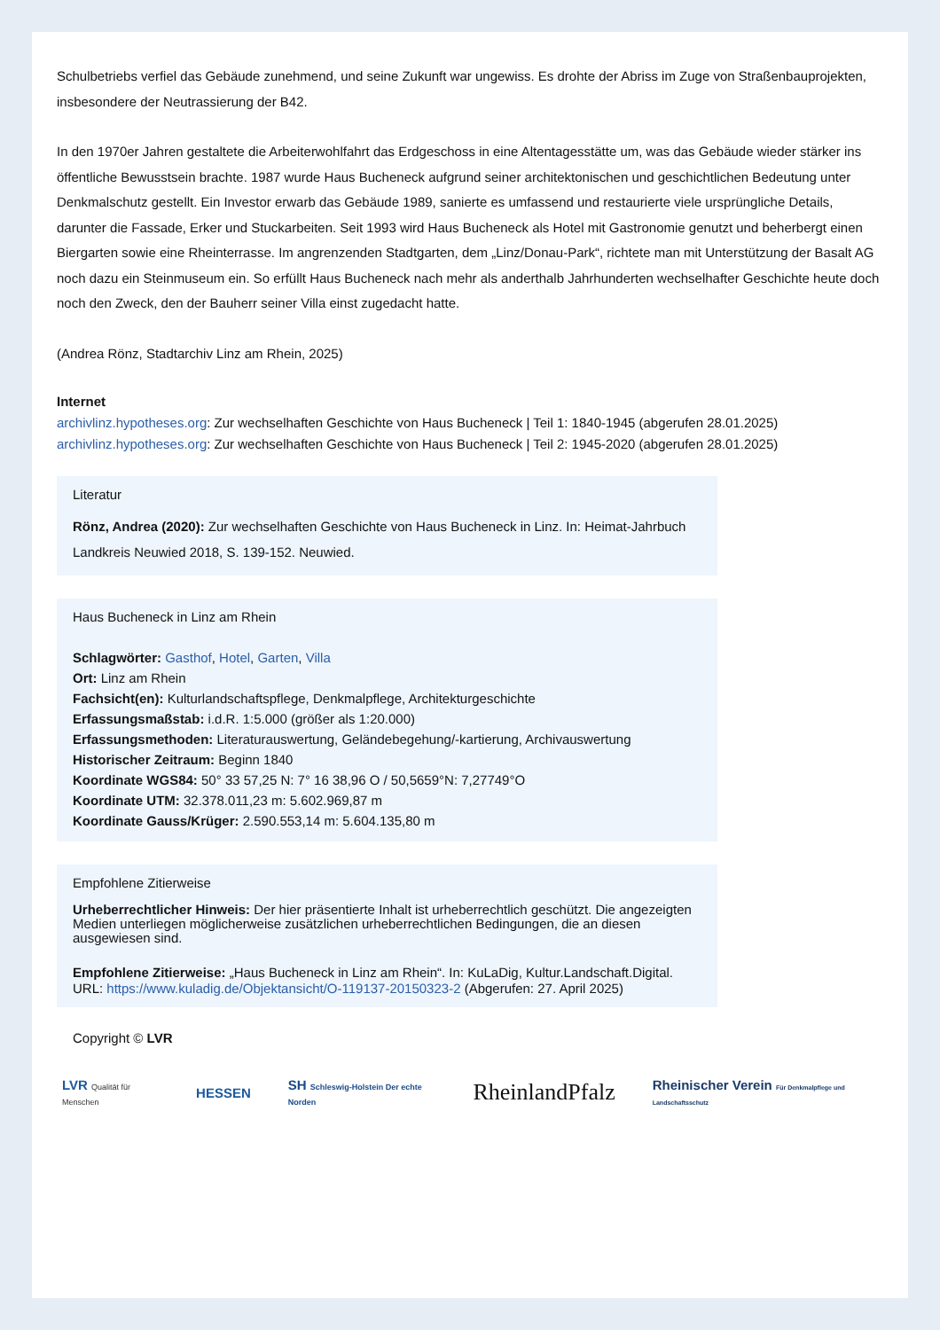Schulbetriebs verfiel das Gebäude zunehmend, und seine Zukunft war ungewiss. Es drohte der Abriss im Zuge von Straßenbauprojekten, insbesondere der Neutrassierung der B42.
In den 1970er Jahren gestaltete die Arbeiterwohlfahrt das Erdgeschoss in eine Altentagesstätte um, was das Gebäude wieder stärker ins öffentliche Bewusstsein brachte. 1987 wurde Haus Bucheneck aufgrund seiner architektonischen und geschichtlichen Bedeutung unter Denkmalschutz gestellt. Ein Investor erwarb das Gebäude 1989, sanierte es umfassend und restaurierte viele ursprüngliche Details, darunter die Fassade, Erker und Stuckarbeiten. Seit 1993 wird Haus Bucheneck als Hotel mit Gastronomie genutzt und beherbergt einen Biergarten sowie eine Rheinterrasse. Im angrenzenden Stadtgarten, dem „Linz/Donau-Park“, richtete man mit Unterstützung der Basalt AG noch dazu ein Steinmuseum ein. So erfüllt Haus Bucheneck nach mehr als anderthalb Jahrhunderten wechselhafter Geschichte heute doch noch den Zweck, den der Bauherr seiner Villa einst zugedacht hatte.
(Andrea Rönz, Stadtarchiv Linz am Rhein, 2025)
Internet
archivlinz.hypotheses.org: Zur wechselhaften Geschichte von Haus Bucheneck | Teil 1: 1840-1945 (abgerufen 28.01.2025)
archivlinz.hypotheses.org: Zur wechselhaften Geschichte von Haus Bucheneck | Teil 2: 1945-2020 (abgerufen 28.01.2025)
Literatur
Rönz, Andrea (2020): Zur wechselhaften Geschichte von Haus Bucheneck in Linz. In: Heimat-Jahrbuch Landkreis Neuwied 2018, S. 139-152. Neuwied.
Haus Bucheneck in Linz am Rhein
Schlagwörter: Gasthof, Hotel, Garten, Villa
Ort: Linz am Rhein
Fachsicht(en): Kulturlandschaftspflege, Denkmalpflege, Architekturgeschichte
Erfassungsmaßstab: i.d.R. 1:5.000 (größer als 1:20.000)
Erfassungsmethoden: Literaturauswertung, Geländebegehung/-kartierung, Archivauswertung
Historischer Zeitraum: Beginn 1840
Koordinate WGS84: 50° 33 57,25 N: 7° 16 38,96 O / 50,5659°N: 7,27749°O
Koordinate UTM: 32.378.011,23 m: 5.602.969,87 m
Koordinate Gauss/Krüger: 2.590.553,14 m: 5.604.135,80 m
Empfohlene Zitierweise
Urheberrechtlicher Hinweis: Der hier präsentierte Inhalt ist urheberrechtlich geschützt. Die angezeigten Medien unterliegen möglicherweise zusätzlichen urheberrechtlichen Bedingungen, die an diesen ausgewiesen sind.
Empfohlene Zitierweise: „Haus Bucheneck in Linz am Rhein“. In: KuLaDig, Kultur.Landschaft.Digital. URL: https://www.kuladig.de/Objektansicht/O-119137-20150323-2 (Abgerufen: 27. April 2025)
Copyright © LVR
LVR Qualität für Menschen
HESSEN
SH Schleswig-Holstein Der echte Norden
RheinlandPfalz
Rheinischer Verein Für Denkmalpflege und Landschaftsschutz